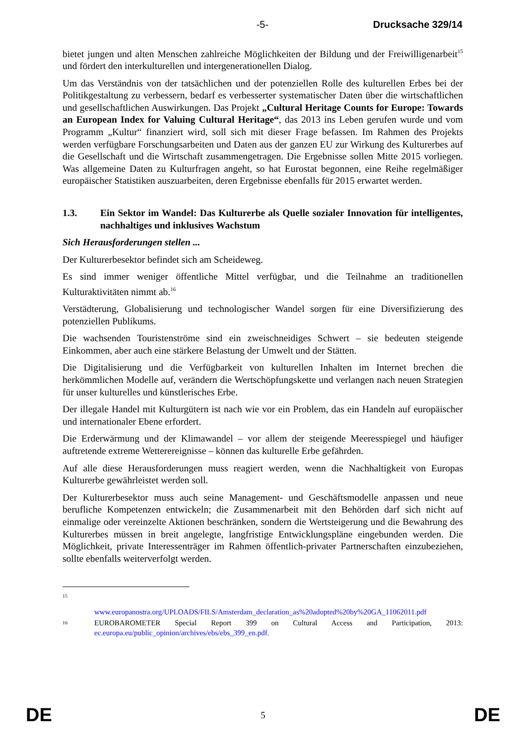-5- Drucksache 329/14
bietet jungen und alten Menschen zahlreiche Möglichkeiten der Bildung und der Freiwilligenarbeit<sup>15</sup> und fördert den interkulturellen und intergenerationellen Dialog.
Um das Verständnis von der tatsächlichen und der potenziellen Rolle des kulturellen Erbes bei der Politikgestaltung zu verbessern, bedarf es verbesserter systematischer Daten über die wirtschaftlichen und gesellschaftlichen Auswirkungen. Das Projekt „Cultural Heritage Counts for Europe: Towards an European Index for Valuing Cultural Heritage“, das 2013 ins Leben gerufen wurde und vom Programm „Kultur“ finanziert wird, soll sich mit dieser Frage befassen. Im Rahmen des Projekts werden verfügbare Forschungsarbeiten und Daten aus der ganzen EU zur Wirkung des Kulturerbes auf die Gesellschaft und die Wirtschaft zusammengetragen. Die Ergebnisse sollen Mitte 2015 vorliegen. Was allgemeine Daten zu Kulturfragen angeht, so hat Eurostat begonnen, eine Reihe regelmäßiger europäischer Statistiken auszuarbeiten, deren Ergebnisse ebenfalls für 2015 erwartet werden.
1.3. Ein Sektor im Wandel: Das Kulturerbe als Quelle sozialer Innovation für intelligentes, nachhaltiges und inklusives Wachstum
Sich Herausforderungen stellen ...
Der Kulturerbesektor befindet sich am Scheideweg.
Es sind immer weniger öffentliche Mittel verfügbar, und die Teilnahme an traditionellen Kulturaktivitäten nimmt ab.<sup>16</sup>
Verstädterung, Globalisierung und technologischer Wandel sorgen für eine Diversifizierung des potenziellen Publikums.
Die wachsenden Touristenströme sind ein zweischneidiges Schwert – sie bedeuten steigende Einkommen, aber auch eine stärkere Belastung der Umwelt und der Stätten.
Die Digitalisierung und die Verfügbarkeit von kulturellen Inhalten im Internet brechen die herkömmlichen Modelle auf, verändern die Wertschöpfungskette und verlangen nach neuen Strategien für unser kulturelles und künstlerisches Erbe.
Der illegale Handel mit Kulturgütern ist nach wie vor ein Problem, das ein Handeln auf europäischer und internationaler Ebene erfordert.
Die Erderwärmung und der Klimawandel – vor allem der steigende Meeresspiegel und häufiger auftretende extreme Wetterereignisse – können das kulturelle Erbe gefährden.
Auf alle diese Herausforderungen muss reagiert werden, wenn die Nachhaltigkeit von Europas Kulturerbe gewährleistet werden soll.
Der Kulturerbesektor muss auch seine Management- und Geschäftsmodelle anpassen und neue berufliche Kompetenzen entwickeln; die Zusammenarbeit mit den Behörden darf sich nicht auf einmalige oder vereinzelte Aktionen beschränken, sondern die Wertsteigerung und die Bewahrung des Kulturerbes müssen in breit angelegte, langfristige Entwicklungspläne eingebunden werden. Die Möglichkeit, private Interessenträger im Rahmen öffentlich-privater Partnerschaften einzubeziehen, sollte ebenfalls weiterverfolgt werden.
15
www.europanostra.org/UPLOADS/FILS/Amsterdam_declaration_as%20adopted%20by%20GA_11062011.pdf
16 EUROBAROMETER Special Report 399 on Cultural Access and Participation, 2013: ec.europa.eu/public_opinion/archives/ebs/ebs_399_en.pdf.
DE 5 DE